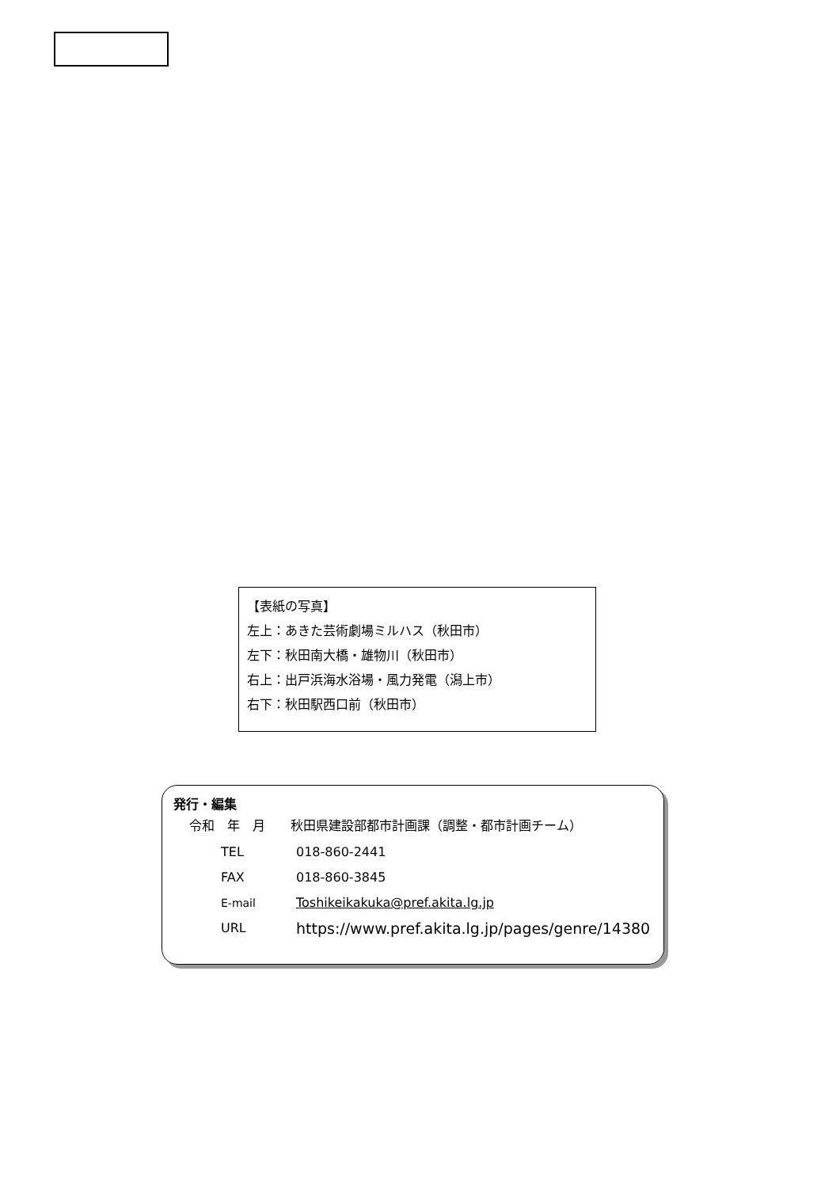【表紙の写真】
左上：あきた芸術劇場ミルハス（秋田市）
左下：秋田南大橋・雄物川（秋田市）
右上：出戸浜海水浴場・風力発電（潟上市）
右下：秋田駅西口前（秋田市）
発行・編集
令和　年　月　　秋田県建設部都市計画課（調整・都市計画チーム）
TEL 018-860-2441
FAX 018-860-3845
E-mail Toshikeikakuka@pref.akita.lg.jp
URL https://www.pref.akita.lg.jp/pages/genre/14380